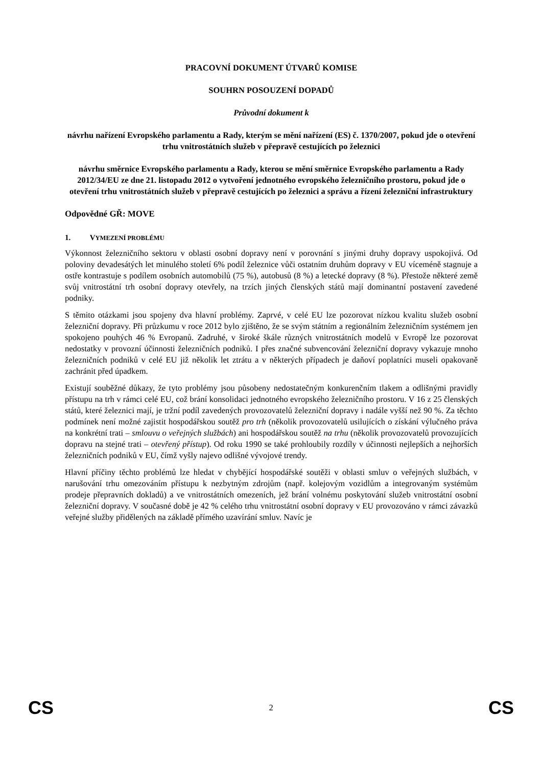PRACOVNÍ DOKUMENT ÚTVARŮ KOMISE
SOUHRN POSOUZENÍ DOPADŮ
Průvodní dokument k
návrhu nařízení Evropského parlamentu a Rady, kterým se mění nařízení (ES) č. 1370/2007, pokud jde o otevření trhu vnitrostátních služeb v přepravě cestujících po železnici
návrhu směrnice Evropského parlamentu a Rady, kterou se mění směrnice Evropského parlamentu a Rady 2012/34/EU ze dne 21. listopadu 2012 o vytvoření jednotného evropského železničního prostoru, pokud jde o otevření trhu vnitrostátních služeb v přepravě cestujících po železnici a správu a řízení železniční infrastruktury
Odpovědné GŘ: MOVE
1. VYMEZENÍ PROBLÉMU
Výkonnost železničního sektoru v oblasti osobní dopravy není v porovnání s jinými druhy dopravy uspokojivá. Od poloviny devadesátých let minulého století 6% podíl železnice vůči ostatním druhům dopravy v EU víceméně stagnuje a ostře kontrastuje s podílem osobních automobilů (75 %), autobusů (8 %) a letecké dopravy (8 %). Přestože některé země svůj vnitrostátní trh osobní dopravy otevřely, na trzích jiných členských států mají dominantní postavení zavedené podniky.
S těmito otázkami jsou spojeny dva hlavní problémy. Zaprvé, v celé EU lze pozorovat nízkou kvalitu služeb osobní železniční dopravy. Při průzkumu v roce 2012 bylo zjištěno, že se svým státním a regionálním železničním systémem jen spokojeno pouhých 46 % Evropanů. Zadruhé, v široké škále různých vnitrostátních modelů v Evropě lze pozorovat nedostatky v provozní účinnosti železničních podniků. I přes značné subvencování železniční dopravy vykazuje mnoho železničních podniků v celé EU již několik let ztrátu a v některých případech je daňoví poplatníci museli opakovaně zachránit před úpadkem.
Existují souběžné důkazy, že tyto problémy jsou působeny nedostatečným konkurenčním tlakem a odlišnými pravidly přístupu na trh v rámci celé EU, což brání konsolidaci jednotného evropského železničního prostoru. V 16 z 25 členských států, které železnici mají, je tržní podíl zavedených provozovatelů železniční dopravy i nadále vyšší než 90 %. Za těchto podmínek není možné zajistit hospodářskou soutěž pro trh (několik provozovatelů usilujících o získání výlučného práva na konkrétní trati – smlouvu o veřejných službách) ani hospodářskou soutěž na trhu (několik provozovatelů provozujících dopravu na stejné trati – otevřený přístup). Od roku 1990 se také prohloubily rozdíly v účinnosti nejlepších a nejhorších železničních podniků v EU, čímž vyšly najevo odlišné vývojové trendy.
Hlavní příčiny těchto problémů lze hledat v chybějící hospodářské soutěži v oblasti smluv o veřejných službách, v narušování trhu omezováním přístupu k nezbytným zdrojům (např. kolejovým vozidlům a integrovaným systémům prodeje přepravních dokladů) a ve vnitrostátních omezeních, jež brání volnému poskytování služeb vnitrostátní osobní železniční dopravy. V současné době je 42 % celého trhu vnitrostátní osobní dopravy v EU provozováno v rámci závazků veřejné služby přidělených na základě přímého uzavírání smluv. Navíc je
CS 2 CS